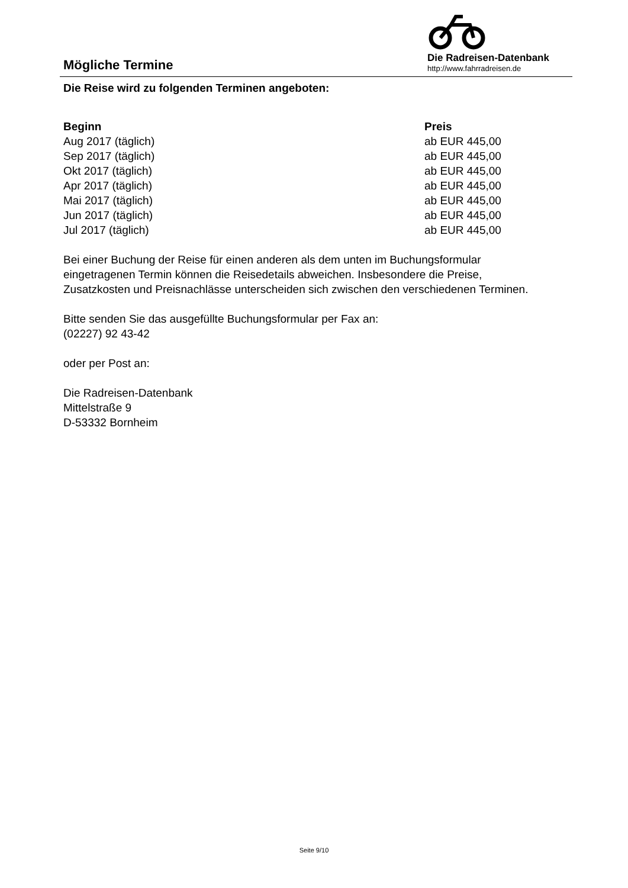Mögliche Termine
Die Radreisen-Datenbank
http://www.fahrradreisen.de
Die Reise wird zu folgenden Terminen angeboten:
| Beginn | Preis |
| --- | --- |
| Aug 2017 (täglich) | ab EUR 445,00 |
| Sep 2017 (täglich) | ab EUR 445,00 |
| Okt 2017 (täglich) | ab EUR 445,00 |
| Apr 2017 (täglich) | ab EUR 445,00 |
| Mai 2017 (täglich) | ab EUR 445,00 |
| Jun 2017 (täglich) | ab EUR 445,00 |
| Jul 2017 (täglich) | ab EUR 445,00 |
Bei einer Buchung der Reise für einen anderen als dem unten im Buchungsformular eingetragenen Termin können die Reisedetails abweichen. Insbesondere die Preise, Zusatzkosten und Preisnachlässe unterscheiden sich zwischen den verschiedenen Terminen.
Bitte senden Sie das ausgefüllte Buchungsformular per Fax an:
(02227) 92 43-42
oder per Post an:
Die Radreisen-Datenbank
Mittelstraße 9
D-53332 Bornheim
Seite 9/10